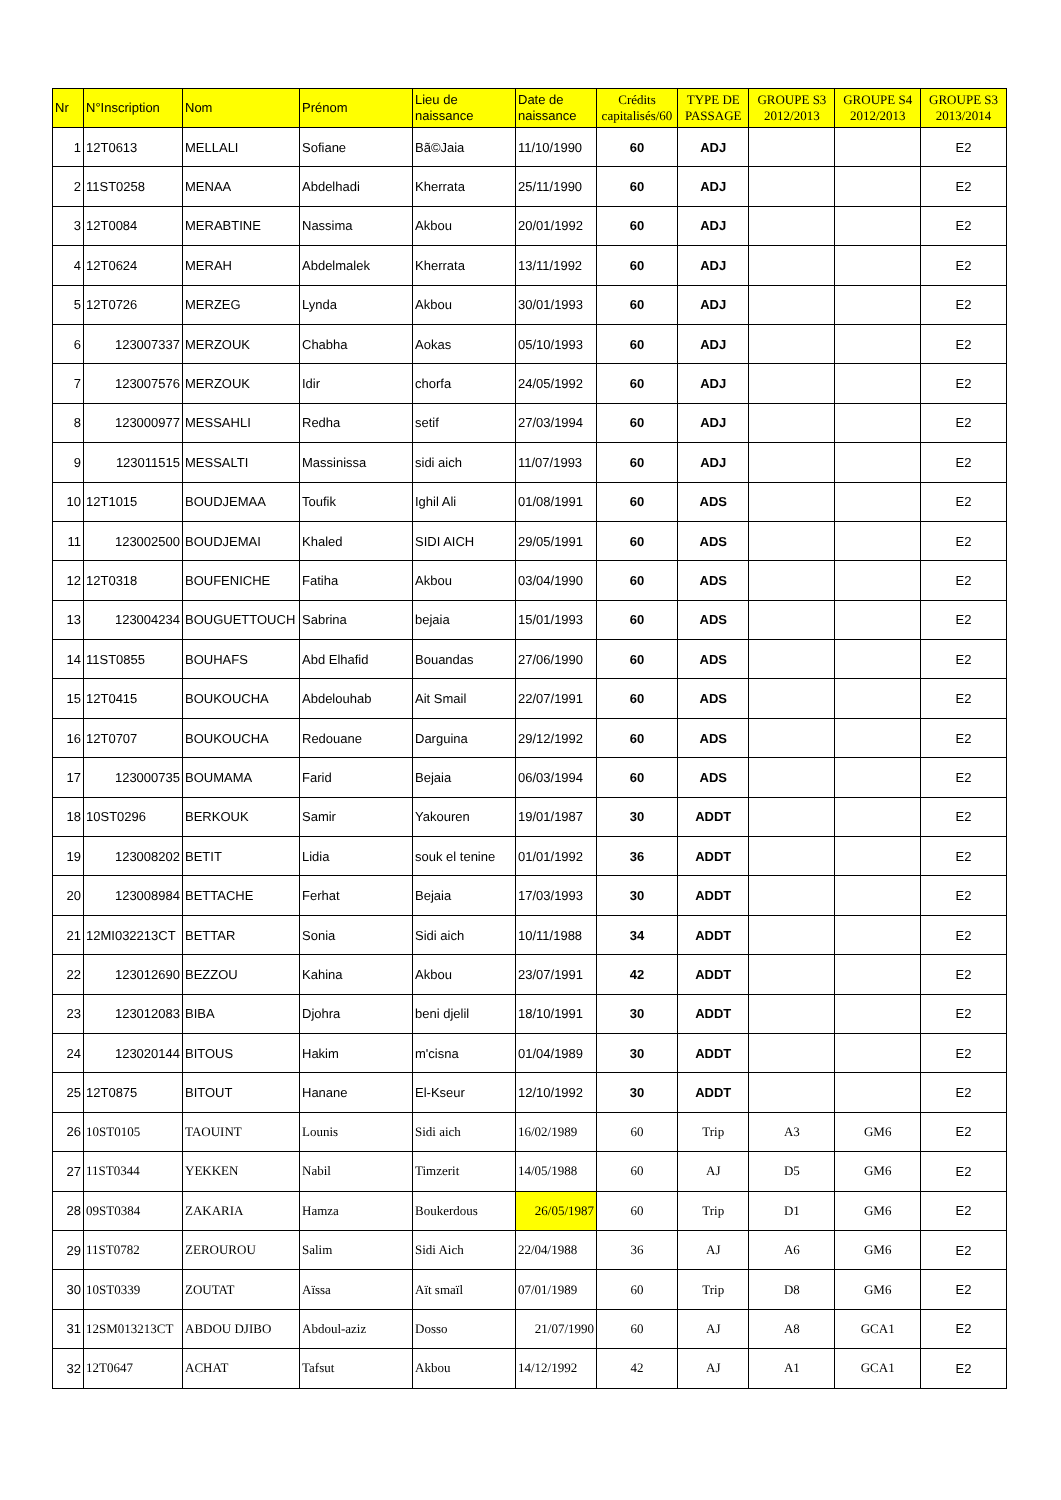| Nr | N°Inscription | Nom | Prénom | Lieu de naissance | Date de naissance | Crédits capitalisés/60 | TYPE DE PASSAGE | GROUPE S3 2012/2013 | GROUPE S4 2012/2013 | GROUPE S3 2013/2014 |
| --- | --- | --- | --- | --- | --- | --- | --- | --- | --- | --- |
| 1 | 12T0613 | MELLALI | Sofiane | Bã©Jaia | 11/10/1990 | 60 | ADJ | | | E2 |
| 2 | 11ST0258 | MENAA | Abdelhadi | Kherrata | 25/11/1990 | 60 | ADJ | | | E2 |
| 3 | 12T0084 | MERABTINE | Nassima | Akbou | 20/01/1992 | 60 | ADJ | | | E2 |
| 4 | 12T0624 | MERAH | Abdelmalek | Kherrata | 13/11/1992 | 60 | ADJ | | | E2 |
| 5 | 12T0726 | MERZEG | Lynda | Akbou | 30/01/1993 | 60 | ADJ | | | E2 |
| 6 | 123007337 | MERZOUK | Chabha | Aokas | 05/10/1993 | 60 | ADJ | | | E2 |
| 7 | 123007576 | MERZOUK | Idir | chorfa | 24/05/1992 | 60 | ADJ | | | E2 |
| 8 | 123000977 | MESSAHLI | Redha | setif | 27/03/1994 | 60 | ADJ | | | E2 |
| 9 | 123011515 | MESSALTI | Massinissa | sidi aich | 11/07/1993 | 60 | ADJ | | | E2 |
| 10 | 12T1015 | BOUDJEMAA | Toufik | Ighil Ali | 01/08/1991 | 60 | ADS | | | E2 |
| 11 | 123002500 | BOUDJEMAI | Khaled | SIDI AICH | 29/05/1991 | 60 | ADS | | | E2 |
| 12 | 12T0318 | BOUFENICHE | Fatiha | Akbou | 03/04/1990 | 60 | ADS | | | E2 |
| 13 | 123004234 | BOUGUETTOUCH | Sabrina | bejaia | 15/01/1993 | 60 | ADS | | | E2 |
| 14 | 11ST0855 | BOUHAFS | Abd Elhafid | Bouandas | 27/06/1990 | 60 | ADS | | | E2 |
| 15 | 12T0415 | BOUKOUCHA | Abdelouhab | Ait Smail | 22/07/1991 | 60 | ADS | | | E2 |
| 16 | 12T0707 | BOUKOUCHA | Redouane | Darguina | 29/12/1992 | 60 | ADS | | | E2 |
| 17 | 123000735 | BOUMAMA | Farid | Bejaia | 06/03/1994 | 60 | ADS | | | E2 |
| 18 | 10ST0296 | BERKOUK | Samir | Yakouren | 19/01/1987 | 30 | ADDT | | | E2 |
| 19 | 123008202 | BETIT | Lidia | souk el tenine | 01/01/1992 | 36 | ADDT | | | E2 |
| 20 | 123008984 | BETTACHE | Ferhat | Bejaia | 17/03/1993 | 30 | ADDT | | | E2 |
| 21 | 12MI032213CT | BETTAR | Sonia | Sidi aich | 10/11/1988 | 34 | ADDT | | | E2 |
| 22 | 123012690 | BEZZOU | Kahina | Akbou | 23/07/1991 | 42 | ADDT | | | E2 |
| 23 | 123012083 | BIBA | Djohra | beni djelil | 18/10/1991 | 30 | ADDT | | | E2 |
| 24 | 123020144 | BITOUS | Hakim | m'cisna | 01/04/1989 | 30 | ADDT | | | E2 |
| 25 | 12T0875 | BITOUT | Hanane | El-Kseur | 12/10/1992 | 30 | ADDT | | | E2 |
| 26 | 10ST0105 | TAOUINT | Lounis | Sidi aich | 16/02/1989 | 60 | Trip | A3 | GM6 | E2 |
| 27 | 11ST0344 | YEKKEN | Nabil | Timzerit | 14/05/1988 | 60 | AJ | D5 | GM6 | E2 |
| 28 | 09ST0384 | ZAKARIA | Hamza | Boukerdous | 26/05/1987 | 60 | Trip | D1 | GM6 | E2 |
| 29 | 11ST0782 | ZEROUROU | Salim | Sidi Aich | 22/04/1988 | 36 | AJ | A6 | GM6 | E2 |
| 30 | 10ST0339 | ZOUTAT | Aïssa | Aït smaïl | 07/01/1989 | 60 | Trip | D8 | GM6 | E2 |
| 31 | 12SM013213CT | ABDOU DJIBO | Abdoul-aziz | Dosso | 21/07/1990 | 60 | AJ | A8 | GCA1 | E2 |
| 32 | 12T0647 | ACHAT | Tafsut | Akbou | 14/12/1992 | 42 | AJ | A1 | GCA1 | E2 |